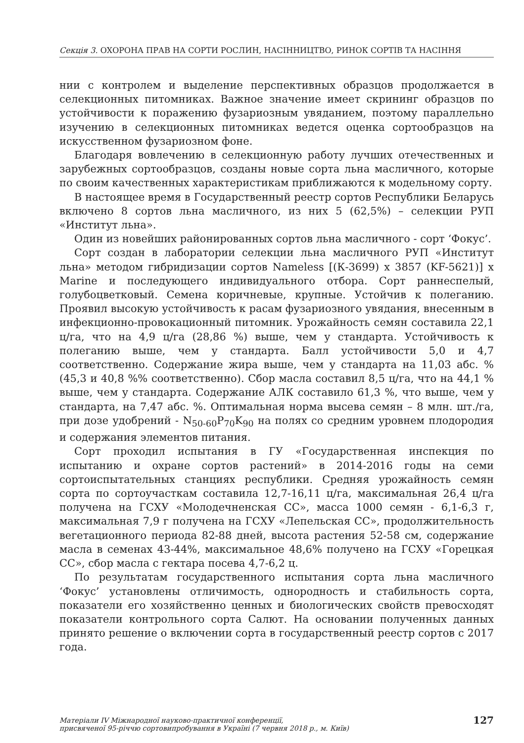Секція 3. ОХОРОНА ПРАВ НА СОРТИ РОСЛИН, НАСІННИЦТВО, РИНОК СОРТІВ ТА НАСІННЯ
нии с контролем и выделение перспективных образцов продолжается в селекционных питомниках. Важное значение имеет скрининг образцов по устойчивости к поражению фузариозным увяданием, поэтому параллельно изучению в селекционных питомниках ведется оценка сортообразцов на искусственном фузариозном фоне.
Благодаря вовлечению в селекционную работу лучших отечественных и зарубежных сортообразцов, созданы новые сорта льна масличного, которые по своим качественных характеристикам приближаются к модельному сорту.
В настоящее время в Государственный реестр сортов Республики Беларусь включено 8 сортов льна масличного, из них 5 (62,5%) – селекции РУП «Институт льна».
Один из новейших районированных сортов льна масличного - сорт ‘Фокус’.
Сорт создан в лаборатории селекции льна масличного РУП «Институт льна» методом гибридизации сортов Nameless [(К-3699) х 3857 (KF-5621)] х Marine и последующего индивидуального отбора. Сорт раннеспелый, голубоцветковый. Семена коричневые, крупные. Устойчив к полеганию. Проявил высокую устойчивость к расам фузариозного увядания, внесенным в инфекционно-провокационный питомник. Урожайность семян составила 22,1 ц/га, что на 4,9 ц/га (28,86 %) выше, чем у стандарта. Устойчивость к полеганию выше, чем у стандарта. Балл устойчивости 5,0 и 4,7 соответственно. Содержание жира выше, чем у стандарта на 11,03 абс. % (45,3 и 40,8 %% соответственно). Сбор масла составил 8,5 ц/га, что на 44,1 % выше, чем у стандарта. Содержание АЛК составило 61,3 %, что выше, чем у стандарта, на 7,47 абс. %. Оптимальная норма высева семян – 8 млн. шт./га, при дозе удобрений - N<sub>50-60</sub>P<sub>70</sub>K<sub>90</sub> на полях со средним уровнем плодородия и содержания элементов питания.
Сорт проходил испытания в ГУ «Государственная инспекция по испытанию и охране сортов растений» в 2014-2016 годы на семи сортоиспытательных станциях республики. Средняя урожайность семян сорта по сортоучасткам составила 12,7-16,11 ц/га, максимальная 26,4 ц/га получена на ГСХУ «Молодечненская СС», масса 1000 семян - 6,1-6,3 г, максимальная 7,9 г получена на ГСХУ «Лепельская СС», продолжительность вегетационного периода 82-88 дней, высота растения 52-58 см, содержание масла в семенах 43-44%, максимальное 48,6% получено на ГСХУ «Горецкая СС», сбор масла с гектара посева 4,7-6,2 ц.
По результатам государственного испытания сорта льна масличного ‘Фокус’ установлены отличимость, однородность и стабильность сорта, показатели его хозяйственно ценных и биологических свойств превосходят показатели контрольного сорта Салют. На основании полученных данных принято решение о включении сорта в государственный реестр сортов с 2017 года.
Матеріали IV Міжнародної науково-практичної конференції,
присвяченої 95-річчю сортовипробування в Україні (7 червня 2018 р., м. Київ)
127